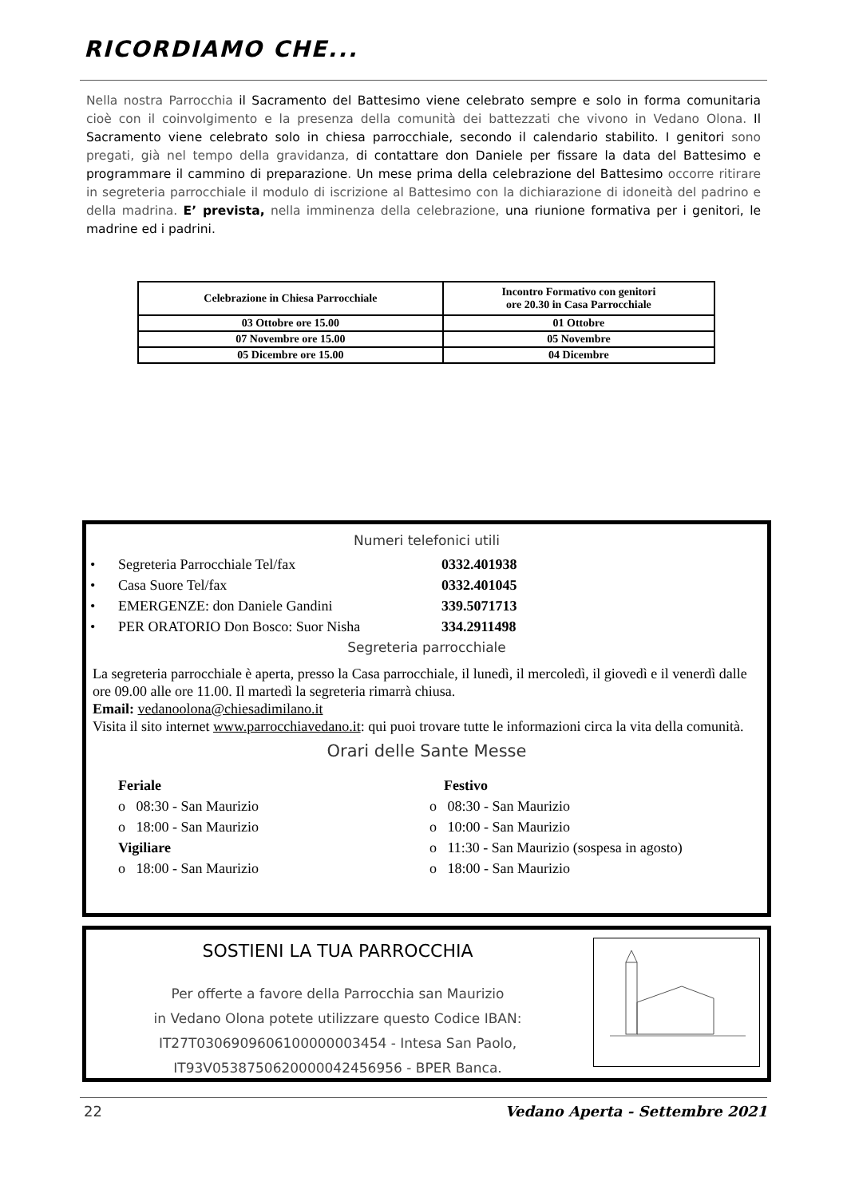RICORDIAMO CHE...
Nella nostra Parrocchia il Sacramento del Battesimo viene celebrato sempre e solo in forma comunitaria cioè con il coinvolgimento e la presenza della comunità dei battezzati che vivono in Vedano Olona. Il Sacramento viene celebrato solo in chiesa parrocchiale, secondo il calendario stabilito. I genitori sono pregati, già nel tempo della gravidanza, di contattare don Daniele per fissare la data del Battesimo e programmare il cammino di preparazione. Un mese prima della celebrazione del Battesimo occorre ritirare in segreteria parrocchiale il modulo di iscrizione al Battesimo con la dichiarazione di idoneità del padrino e della madrina. E’ prevista, nella imminenza della celebrazione, una riunione formativa per i genitori, le madrine ed i padrini.
| Celebrazione in Chiesa Parrocchiale | Incontro Formativo con genitori ore 20.30 in Casa Parrocchiale |
| --- | --- |
| 03 Ottobre ore 15.00 | 01 Ottobre |
| 07 Novembre ore 15.00 | 05 Novembre |
| 05 Dicembre ore 15.00 | 04 Dicembre |
Numeri telefonici utili
• Segreteria Parrocchiale Tel/fax 0332.401938
• Casa Suore Tel/fax 0332.401045
• EMERGENZE: don Daniele Gandini 339.5071713
• PER ORATORIO Don Bosco: Suor Nisha 334.2911498
Segreteria parrocchiale
La segreteria parrocchiale è aperta, presso la Casa parrocchiale, il lunedì, il mercoledì, il giovedì e il venerdì dalle ore 09.00 alle ore 11.00. Il martedì la segreteria rimarrà chiusa.
Email: vedanoolona@chiesadimilano.it
Visita il sito internet www.parrocchiavedano.it: qui puoi trovare tutte le informazioni circa la vita della comunità.
Orari delle Sante Messe
Feriale
o 08:30 - San Maurizio
o 18:00 - San Maurizio
Vigiliare
o 18:00 - San Maurizio
Festivo
o 08:30 - San Maurizio
o 10:00 - San Maurizio
o 11:30 - San Maurizio (sospesa in agosto)
o 18:00 - San Maurizio
SOSTIENI LA TUA PARROCCHIA
Per offerte a favore della Parrocchia san Maurizio
in Vedano Olona potete utilizzare questo Codice IBAN:
IT27T0306909606100000003454 - Intesa San Paolo,
IT93V0538750620000042456956 - BPER Banca.
22 Vedano Aperta - Settembre 2021